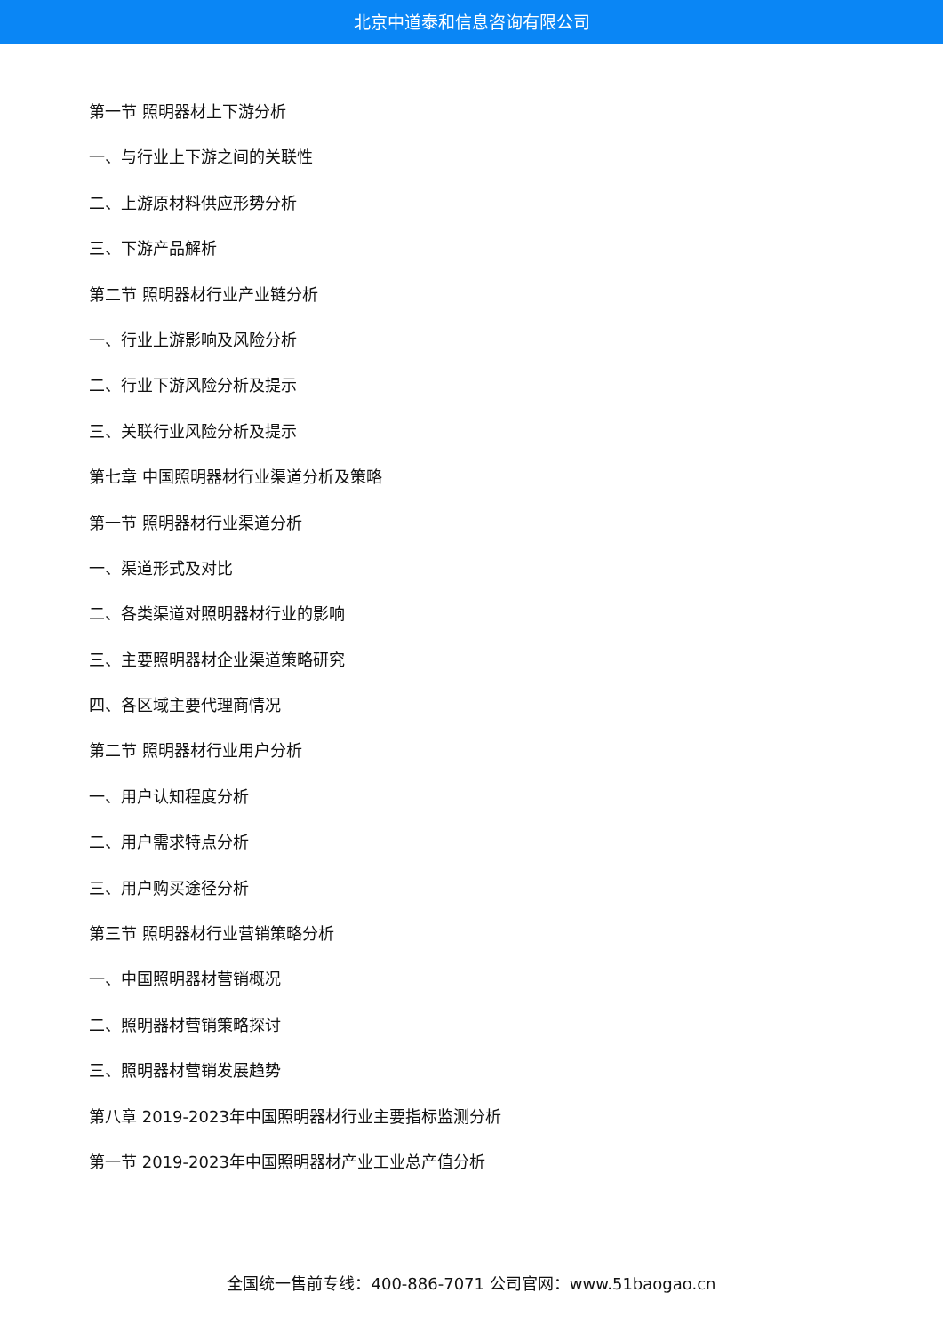北京中道泰和信息咨询有限公司
第一节 照明器材上下游分析
一、与行业上下游之间的关联性
二、上游原材料供应形势分析
三、下游产品解析
第二节 照明器材行业产业链分析
一、行业上游影响及风险分析
二、行业下游风险分析及提示
三、关联行业风险分析及提示
第七章 中国照明器材行业渠道分析及策略
第一节 照明器材行业渠道分析
一、渠道形式及对比
二、各类渠道对照明器材行业的影响
三、主要照明器材企业渠道策略研究
四、各区域主要代理商情况
第二节 照明器材行业用户分析
一、用户认知程度分析
二、用户需求特点分析
三、用户购买途径分析
第三节 照明器材行业营销策略分析
一、中国照明器材营销概况
二、照明器材营销策略探讨
三、照明器材营销发展趋势
第八章 2019-2023年中国照明器材行业主要指标监测分析
第一节 2019-2023年中国照明器材产业工业总产值分析
全国统一售前专线：400-886-7071 公司官网：www.51baogao.cn